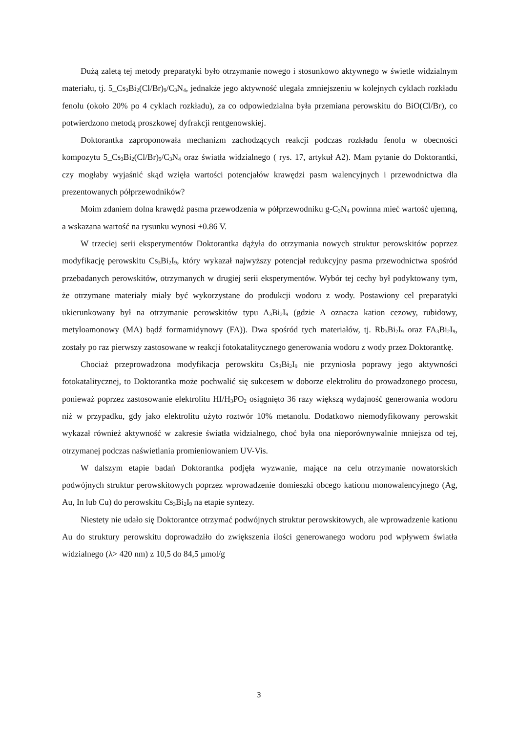Dużą zaletą tej metody preparatyki było otrzymanie nowego i stosunkowo aktywnego w świetle widzialnym materiału, tj. 5_Cs<sub>3</sub>Bi<sub>2</sub>(Cl/Br)<sub>9</sub>/C<sub>3</sub>N<sub>4</sub>, jednakże jego aktywność ulegała zmniejszeniu w kolejnych cyklach rozkładu fenolu (około 20% po 4 cyklach rozkładu), za co odpowiedzialna była przemiana perowskitu do BiO(Cl/Br), co potwierdzono metodą proszkowej dyfrakcji rentgenowskiej.
Doktorantka zaproponowała mechanizm zachodzących reakcji podczas rozkładu fenolu w obecności kompozytu 5_Cs<sub>3</sub>Bi<sub>2</sub>(Cl/Br)<sub>9</sub>/C<sub>3</sub>N<sub>4</sub> oraz światła widzialnego ( rys. 17, artykuł A2). Mam pytanie do Doktorantki, czy mogłaby wyjaśnić skąd wzięła wartości potencjałów krawędzi pasm walencyjnych i przewodnictwa dla prezentowanych półprzewodników?
Moim zdaniem dolna krawędź pasma przewodzenia w półprzewodniku g-C<sub>3</sub>N<sub>4</sub> powinna mieć wartość ujemną, a wskazana wartość na rysunku wynosi +0.86 V.
W trzeciej serii eksperymentów Doktorantka dążyła do otrzymania nowych struktur perowskitów poprzez modyfikację perowskitu Cs<sub>3</sub>Bi<sub>2</sub>I<sub>9</sub>, który wykazał najwyższy potencjał redukcyjny pasma przewodnictwa spośród przebadanych perowskitów, otrzymanych w drugiej serii eksperymentów. Wybór tej cechy był podyktowany tym, że otrzymane materiały miały być wykorzystane do produkcji wodoru z wody. Postawiony cel preparatyki ukierunkowany był na otrzymanie perowskitów typu A<sub>3</sub>Bi<sub>2</sub>I<sub>9</sub> (gdzie A oznacza kation cezowy, rubidowy, metyloamonowy (MA) bądź formamidynowy (FA)). Dwa spośród tych materiałów, tj. Rb<sub>3</sub>Bi<sub>2</sub>I<sub>9</sub> oraz FA<sub>3</sub>Bi<sub>2</sub>I<sub>9</sub>, zostały po raz pierwszy zastosowane w reakcji fotokatalitycznego generowania wodoru z wody przez Doktorantkę.
Chociaż przeprowadzona modyfikacja perowskitu Cs<sub>3</sub>Bi<sub>2</sub>I<sub>9</sub> nie przyniosła poprawy jego aktywności fotokatalitycznej, to Doktorantka może pochwalić się sukcesem w doborze elektrolitu do prowadzonego procesu, ponieważ poprzez zastosowanie elektrolitu HI/H<sub>3</sub>PO<sub>2</sub> osiągnięto 36 razy większą wydajność generowania wodoru niż w przypadku, gdy jako elektrolitu użyto roztwór 10% metanolu. Dodatkowo niemodyfikowany perowskit wykazał również aktywność w zakresie światła widzialnego, choć była ona nieporównywalnie mniejsza od tej, otrzymanej podczas naświetlania promieniowaniem UV-Vis.
W dalszym etapie badań Doktorantka podjęła wyzwanie, mające na celu otrzymanie nowatorskich podwójnych struktur perowskitowych poprzez wprowadzenie domieszki obcego kationu monowalencyjnego (Ag, Au, In lub Cu) do perowskitu Cs<sub>3</sub>Bi<sub>2</sub>I<sub>9</sub> na etapie syntezy.
Niestety nie udało się Doktorantce otrzymać podwójnych struktur perowskitowych, ale wprowadzenie kationu Au do struktury perowskitu doprowadziło do zwiększenia ilości generowanego wodoru pod wpływem światła widzialnego (λ> 420 nm) z 10,5 do 84,5 μmol/g
3